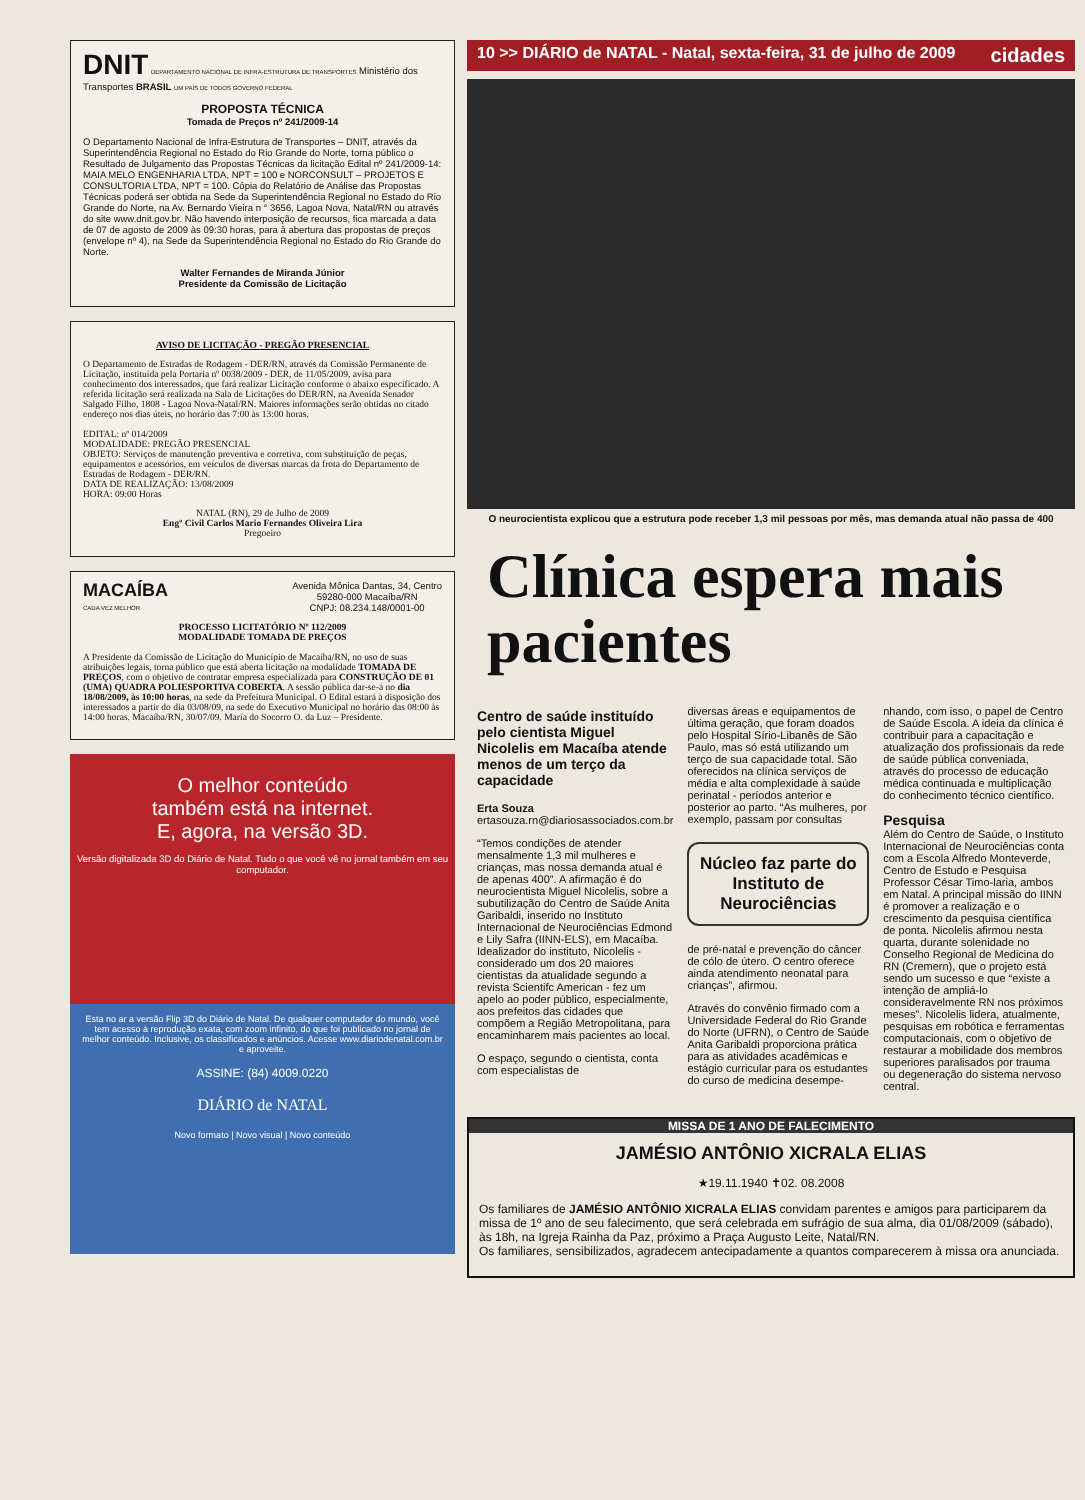DNIT DEPARTAMENTO NACIONAL DE INFRA-ESTRUTURA DE TRANSPORTES Ministério dos Transportes BRASIL UM PAÍS DE TODOS GOVERNO FEDERAL
PROPOSTA TÉCNICA
Tomada de Preços nº 241/2009-14
O Departamento Nacional de Infra-Estrutura de Transportes – DNIT, através da Superintendência Regional no Estado do Rio Grande do Norte, torna público o Resultado de Julgamento das Propostas Técnicas da licitação Edital nº 241/2009-14: MAIA MELO ENGENHARIA LTDA, NPT = 100 e NORCONSULT – PROJETOS E CONSULTORIA LTDA, NPT = 100. Cópia do Relatório de Análise das Propostas Técnicas poderá ser obtida na Sede da Superintendência Regional no Estado do Rio Grande do Norte, na Av. Bernardo Vieira n ° 3656, Lagoa Nova, Natal/RN ou através do site www.dnit.gov.br. Não havendo interposição de recursos, fica marcada a data de 07 de agosto de 2009 às 09:30 horas, para à abertura das propostas de preços (envelope nº 4), na Sede da Superintendência Regional no Estado do Rio Grande do Norte.
Walter Fernandes de Miranda Júnior
Presidente da Comissão de Licitação
AVISO DE LICITAÇÃO - PREGÃO PRESENCIAL
O Departamento de Estradas de Rodagem - DER/RN, através da Comissão Permanente de Licitação, instituída pela Portaria nº 0038/2009 - DER, de 11/05/2009, avisa para conhecimento dos interessados, que fará realizar Licitação conforme o abaixo especificado. A referida licitação será realizada na Sala de Licitações do DER/RN, na Avenida Senador Salgado Filho, 1808 - Lagoa Nova-Natal/RN. Maiores informações serão obtidas no citado endereço nos dias úteis, no horário das 7:00 às 13:00 horas.
EDITAL: nº 014/2009
MODALIDADE: PREGÃO PRESENCIAL
OBJETO: Serviços de manutenção preventiva e corretiva, com substituição de peças, equipamentos e acessórios, em veículos de diversas marcas da frota do Departamento de Estradas de Rodagem - DER/RN.
DATA DE REALIZAÇÃO: 13/08/2009
HORA: 09:00 Horas
NATAL (RN), 29 de Julho de 2009
Engº Civil Carlos Mario Fernandes Oliveira Lira
Pregoeiro
MACAÍBA
CADA VEZ MELHOR
Avenida Mônica Dantas, 34, Centro
59280-000 Macaíba/RN
CNPJ: 08.234.148/0001-00
PROCESSO LICITATÓRIO Nº 112/2009
MODALIDADE TOMADA DE PREÇOS
A Presidente da Comissão de Licitação do Município de Macaíba/RN, no uso de suas atribuições legais, torna público que está aberta licitação na modalidade TOMADA DE PREÇOS, com o objetivo de contratar empresa especializada para CONSTRUÇÃO DE 01 (UMA) QUADRA POLIESPORTIVA COBERTA. A sessão pública dar-se-á no dia 18/08/2009, às 10:00 horas, na sede da Prefeitura Municipal. O Edital estará à disposição dos interessados a partir do dia 03/08/09, na sede do Executivo Municipal no horário das 08:00 às 14:00 horas. Macaíba/RN, 30/07/09. Maria do Socorro O. da Luz – Presidente.
O melhor conteúdo
também está na internet.
E, agora, na versão 3D.
Versão digitalizada 3D do Diário de Natal. Tudo o que você vê no jornal também em seu computador.
Esta no ar a versão Flip 3D do Diário de Natal. De qualquer computador do mundo, você tem acesso à reprodução exata, com zoom infinito, do que foi publicado no jornal de melhor conteúdo. Inclusive, os classificados e anúncios. Acesse www.diariodenatal.com.br e aproveite.
ASSINE: (84) 4009.0220
DIÁRIO de NATAL
Novo formato | Novo visual | Novo conteúdo
10 >> DIÁRIO de NATAL - Natal, sexta-feira, 31 de julho de 2009 cidades
O neurocientista explicou que a estrutura pode receber 1,3 mil pessoas por mês, mas demanda atual não passa de 400
Clínica espera mais pacientes
Centro de saúde instituído pelo cientista Miguel Nicolelis em Macaíba atende menos de um terço da capacidade
Erta Souza
ertasouza.rn@diariosassociados.com.br
“Temos condições de atender mensalmente 1,3 mil mulheres e crianças, mas nossa demanda atual é de apenas 400”. A afirmação é do neurocientista Miguel Nicolelis, sobre a subutilização do Centro de Saúde Anita Garibaldi, inserido no Instituto Internacional de Neurociências Edmond e Lily Safra (IINN-ELS), em Macaíba. Idealizador do instituto, Nicolelis - considerado um dos 20 maiores cientistas da atualidade segundo a revista Scientifc American - fez um apelo ao poder público, especialmente, aos prefeitos das cidades que compõem a Região Metropolitana, para encaminharem mais pacientes ao local.
O espaço, segundo o cientista, conta com especialistas de
diversas áreas e equipamentos de última geração, que foram doados pelo Hospital Sírio-Libanês de São Paulo, mas só está utilizando um terço de sua capacidade total. São oferecidos na clínica serviços de média e alta complexidade à saúde perinatal - períodos anterior e posterior ao parto. “As mulheres, por exemplo, passam por consultas
Núcleo faz parte do Instituto de Neurociências
de pré-natal e prevenção do câncer de cólo de útero. O centro oferece ainda atendimento neonatal para crianças”, afirmou.
Através do convênio firmado com a Universidade Federal do Rio Grande do Norte (UFRN), o Centro de Saúde Anita Garibaldi proporciona prática para as atividades acadêmicas e estágio curricular para os estudantes do curso de medicina desempe-
nhando, com isso, o papel de Centro de Saúde Escola. A ideia da clínica é contribuir para a capacitação e atualização dos profissionais da rede de saúde pública conveniada, através do processo de educação médica continuada e multiplicação do conhecimento técnico científico.
Pesquisa
Além do Centro de Saúde, o Instituto Internacional de Neurociências conta com a Escola Alfredo Monteverde, Centro de Estudo e Pesquisa Professor César Timo-laria, ambos em Natal. A principal missão do IINN é promover a realização e o crescimento da pesquisa científica de ponta. Nicolelis afirmou nesta quarta, durante solenidade no Conselho Regional de Medicina do RN (Cremern), que o projeto está sendo um sucesso e que “existe a intenção de ampliá-lo consideravelmente RN nos próximos meses”. Nicolelis lidera, atualmente, pesquisas em robótica e ferramentas computacionais, com o objetivo de restaurar a mobilidade dos membros superiores paralisados por trauma ou degeneração do sistema nervoso central.
MISSA DE 1 ANO DE FALECIMENTO
JAMÉSIO ANTÔNIO XICRALA ELIAS
★19.11.1940 ✝02. 08.2008
Os familiares de JAMÉSIO ANTÔNIO XICRALA ELIAS convidam parentes e amigos para participarem da missa de 1º ano de seu falecimento, que será celebrada em sufrágio de sua alma, dia 01/08/2009 (sábado), às 18h, na Igreja Rainha da Paz, próximo a Praça Augusto Leite, Natal/RN.
Os familiares, sensibilizados, agradecem antecipadamente a quantos comparecerem à missa ora anunciada.